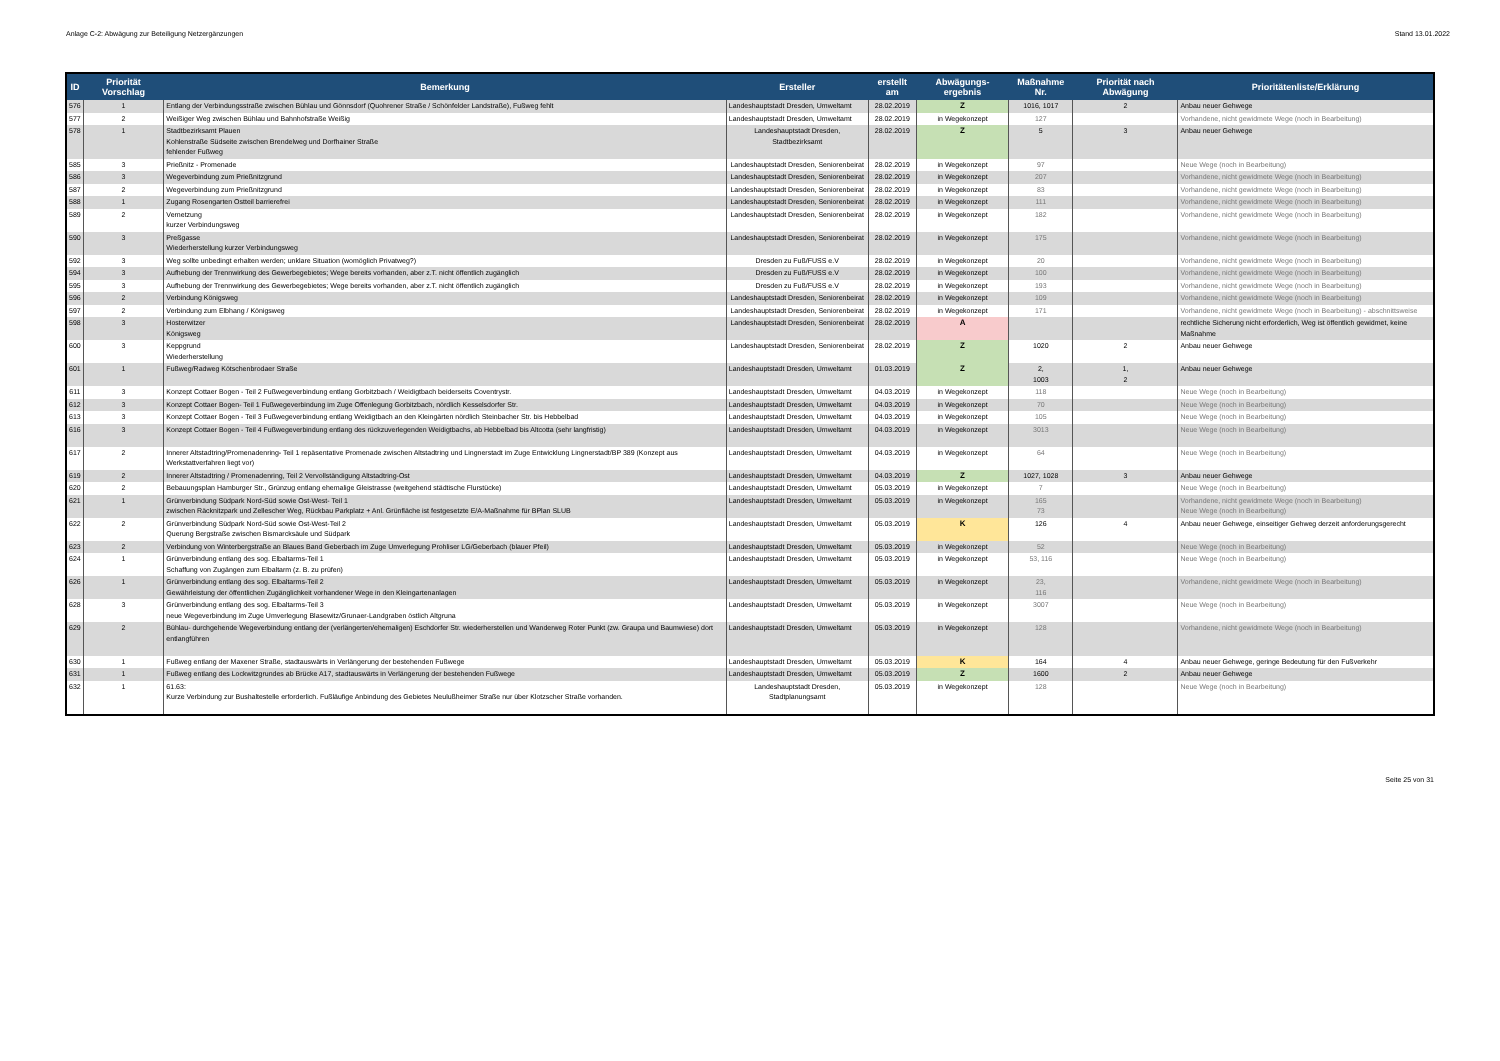Anlage C-2: Abwägung zur Beteiligung Netzergänzungen Stand 13.01.2022
| ID | Priorität Vorschlag | Bemerkung | Ersteller | erstellt am | Abwägungs-ergebnis | Maßnahme Nr. | Priorität nach Abwägung | Prioritätenliste/Erklärung |
| --- | --- | --- | --- | --- | --- | --- | --- | --- |
| 576 | 1 | Entlang der Verbindungsstraße zwischen Bühlau und Gönnsdorf (Quohrener Straße / Schönfelder Landstraße), Fußweg fehlt | Landeshauptstadt Dresden, Umweltamt | 28.02.2019 | Z | 1016, 1017 | 2 | Anbau neuer Gehwege |
| 577 | 2 | Weißiger Weg zwischen Bühlau und Bahnhofstraße Weißig | Landeshauptstadt Dresden, Umweltamt | 28.02.2019 | in Wegekonzept | 127 | | Vorhandene, nicht gewidmete Wege (noch in Bearbeitung) |
| 578 | 1 | Stadtbezirksamt Plauen Kohlenstraße Südseite zwischen Brendelweg und Dorfhainer Straße fehlender Fußweg | Landeshauptstadt Dresden, Stadtbezirksamt | 28.02.2019 | Z | 5 | 3 | Anbau neuer Gehwege |
| 585 | 3 | Prießnitz - Promenade | Landeshauptstadt Dresden, Seniorenbeirat | 28.02.2019 | in Wegekonzept | 97 | | Neue Wege (noch in Bearbeitung) |
| 586 | 3 | Wegeverbindung zum Prießnitzgrund | Landeshauptstadt Dresden, Seniorenbeirat | 28.02.2019 | in Wegekonzept | 207 | | Vorhandene, nicht gewidmete Wege (noch in Bearbeitung) |
| 587 | 2 | Wegeverbindung zum Prießnitzgrund | Landeshauptstadt Dresden, Seniorenbeirat | 28.02.2019 | in Wegekonzept | 83 | | Vorhandene, nicht gewidmete Wege (noch in Bearbeitung) |
| 588 | 1 | Zugang Rosengarten Ostteil barrierefrei | Landeshauptstadt Dresden, Seniorenbeirat | 28.02.2019 | in Wegekonzept | 111 | | Vorhandene, nicht gewidmete Wege (noch in Bearbeitung) |
| 589 | 2 | Vernetzung kurzer Verbindungsweg | Landeshauptstadt Dresden, Seniorenbeirat | 28.02.2019 | in Wegekonzept | 182 | | Vorhandene, nicht gewidmete Wege (noch in Bearbeitung) |
| 590 | 3 | Preßgasse Wiederherstellung kurzer Verbindungsweg | Landeshauptstadt Dresden, Seniorenbeirat | 28.02.2019 | in Wegekonzept | 175 | | Vorhandene, nicht gewidmete Wege (noch in Bearbeitung) |
| 592 | 3 | Weg sollte unbedingt erhalten werden; unklare Situation (womöglich Privatweg?) | Dresden zu Fuß/FUSS e.V | 28.02.2019 | in Wegekonzept | 20 | | Vorhandene, nicht gewidmete Wege (noch in Bearbeitung) |
| 594 | 3 | Aufhebung der Trennwirkung des Gewerbegebietes; Wege bereits vorhanden, aber z.T. nicht öffentlich zugänglich | Dresden zu Fuß/FUSS e.V | 28.02.2019 | in Wegekonzept | 100 | | Vorhandene, nicht gewidmete Wege (noch in Bearbeitung) |
| 595 | 3 | Aufhebung der Trennwirkung des Gewerbegebietes; Wege bereits vorhanden, aber z.T. nicht öffentlich zugänglich | Dresden zu Fuß/FUSS e.V | 28.02.2019 | in Wegekonzept | 193 | | Vorhandene, nicht gewidmete Wege (noch in Bearbeitung) |
| 596 | 2 | Verbindung Königsweg | Landeshauptstadt Dresden, Seniorenbeirat | 28.02.2019 | in Wegekonzept | 109 | | Vorhandene, nicht gewidmete Wege (noch in Bearbeitung) |
| 597 | 2 | Verbindung zum Elbhang / Königsweg | Landeshauptstadt Dresden, Seniorenbeirat | 28.02.2019 | in Wegekonzept | 171 | | Vorhandene, nicht gewidmete Wege (noch in Bearbeitung) - abschnittsweise |
| 598 | 3 | Hosterwitzer Königsweg | Landeshauptstadt Dresden, Seniorenbeirat | 28.02.2019 | A | | | rechtliche Sicherung nicht erforderlich, Weg ist öffentlich gewidmet, keine Maßnahme |
| 600 | 3 | Keppgrund Wiederherstellung | Landeshauptstadt Dresden, Seniorenbeirat | 28.02.2019 | Z | 1020 | 2 | Anbau neuer Gehwege |
| 601 | 1 | Fußweg/Radweg Kötschenbrodaer Straße | Landeshauptstadt Dresden, Umweltamt | 01.03.2019 | Z | 2, 1003 | 1, 2 | Anbau neuer Gehwege |
| 611 | 3 | Konzept Cottaer Bogen - Teil 2 Fußwegeverbindung entlang Gorbitzbach / Weidigtbach beiderseits Coventrystr. | Landeshauptstadt Dresden, Umweltamt | 04.03.2019 | in Wegekonzept | 118 | | Neue Wege (noch in Bearbeitung) |
| 612 | 3 | Konzept Cottaer Bogen- Teil 1 Fußwegeverbindung im Zuge Offenlegung Gorbitzbach, nördlich Kesselsdorfer Str. | Landeshauptstadt Dresden, Umweltamt | 04.03.2019 | in Wegekonzept | 70 | | Neue Wege (noch in Bearbeitung) |
| 613 | 3 | Konzept Cottaer Bogen - Teil 3 Fußwegeverbindung entlang Weidigtbach an den Kleingärten nördlich Steinbacher Str. bis Hebbelbad | Landeshauptstadt Dresden, Umweltamt | 04.03.2019 | in Wegekonzept | 105 | | Neue Wege (noch in Bearbeitung) |
| 616 | 3 | Konzept Cottaer Bogen - Teil 4 Fußwegeverbindung entlang des rückzuverlegenden Weidigtbachs, ab Hebbelbad bis Altcotta (sehr langfristig) | Landeshauptstadt Dresden, Umweltamt | 04.03.2019 | in Wegekonzept | 3013 | | Neue Wege (noch in Bearbeitung) |
| 617 | 2 | Innerer Altstadtring/Promenadenring- Teil 1 repäsentative Promenade zwischen Altstadtring und Lingnerstadt im Zuge Entwicklung Lingnerstadt/BP 389 (Konzept aus Werkstattverfahren liegt vor) | Landeshauptstadt Dresden, Umweltamt | 04.03.2019 | in Wegekonzept | 64 | | Neue Wege (noch in Bearbeitung) |
| 619 | 2 | Innerer Altstadtring / Promenadenring, Teil 2 Vervollständigung Altstadtring-Ost | Landeshauptstadt Dresden, Umweltamt | 04.03.2019 | Z | 1027, 1028 | 3 | Anbau neuer Gehwege |
| 620 | 2 | Bebauungsplan Hamburger Str., Grünzug entlang ehemalige Gleistrasse (weitgehend städtische Flurstücke) | Landeshauptstadt Dresden, Umweltamt | 05.03.2019 | in Wegekonzept | 7 | | Neue Wege (noch in Bearbeitung) |
| 621 | 1 | Grünverbindung Südpark Nord-Süd sowie Ost-West- Teil 1 zwischen Räcknitzpark und Zellescher Weg, Rückbau Parkplatz + Anl. Grünfläche ist festgesetzte E/A-Maßnahme für BPlan SLUB | Landeshauptstadt Dresden, Umweltamt | 05.03.2019 | in Wegekonzept | 165 73 | | Vorhandene, nicht gewidmete Wege (noch in Bearbeitung) Neue Wege (noch in Bearbeitung) |
| 622 | 2 | Grünverbindung Südpark Nord-Süd sowie Ost-West-Teil 2 Querung Bergstraße zwischen Bismarcksäule und Südpark | Landeshauptstadt Dresden, Umweltamt | 05.03.2019 | K | 126 | 4 | Anbau neuer Gehwege, einseitiger Gehweg derzeit anforderungsgerecht |
| 623 | 2 | Verbindung von Winterbergstraße an Blaues Band Geberbach im Zuge Umverlegung Prohliser LG/Geberbach (blauer Pfeil) | Landeshauptstadt Dresden, Umweltamt | 05.03.2019 | in Wegekonzept | 52 | | Neue Wege (noch in Bearbeitung) |
| 624 | 1 | Grünverbindung entlang des sog. Elbaltarms-Teil 1 Schaffung von Zugängen zum Elbaltarm (z. B. zu prüfen) | Landeshauptstadt Dresden, Umweltamt | 05.03.2019 | in Wegekonzept | 53, 116 | | Neue Wege (noch in Bearbeitung) |
| 626 | 1 | Grünverbindung entlang des sog. Elbaltarms-Teil 2 Gewährleistung der öffentlichen Zugänglichkeit vorhandener Wege in den Kleingartenanlagen | Landeshauptstadt Dresden, Umweltamt | 05.03.2019 | in Wegekonzept | 23, 116 | | Vorhandene, nicht gewidmete Wege (noch in Bearbeitung) |
| 628 | 3 | Grünverbindung entlang des sog. Elbaltarms-Teil 3 neue Wegeverbindung im Zuge Umverlegung Blasewitz/Grunaer-Landgraben östlich Altgruna | Landeshauptstadt Dresden, Umweltamt | 05.03.2019 | in Wegekonzept | 3007 | | Neue Wege (noch in Bearbeitung) |
| 629 | 2 | Bühlau- durchgehende Wegeverbindung entlang der (verlängerten/ehemaligen) Eschdorfer Str. wiederherstellen und Wanderweg Roter Punkt (zw. Graupa und Baumwiese) dort entlangführen | Landeshauptstadt Dresden, Umweltamt | 05.03.2019 | in Wegekonzept | 128 | | Vorhandene, nicht gewidmete Wege (noch in Bearbeitung) |
| 630 | 1 | Fußweg entlang der Maxener Straße, stadtauswärts in Verlängerung der bestehenden Fußwege | Landeshauptstadt Dresden, Umweltamt | 05.03.2019 | K | 164 | 4 | Anbau neuer Gehwege, geringe Bedeutung für den Fußverkehr |
| 631 | 1 | Fußweg entlang des Lockwitzgrundes ab Brücke A17, stadtauswärts in Verlängerung der bestehenden Fußwege | Landeshauptstadt Dresden, Umweltamt | 05.03.2019 | Z | 1600 | 2 | Anbau neuer Gehwege |
| 632 | 1 | 61.63: Kurze Verbindung zur Bushaltestelle erforderlich. Fußläufige Anbindung des Gebietes Neulußheimer Straße nur über Klotzscher Straße vorhanden. | Landeshauptstadt Dresden, Stadtplanungsamt | 05.03.2019 | in Wegekonzept | 128 | | Neue Wege (noch in Bearbeitung) |
Seite 25 von 31